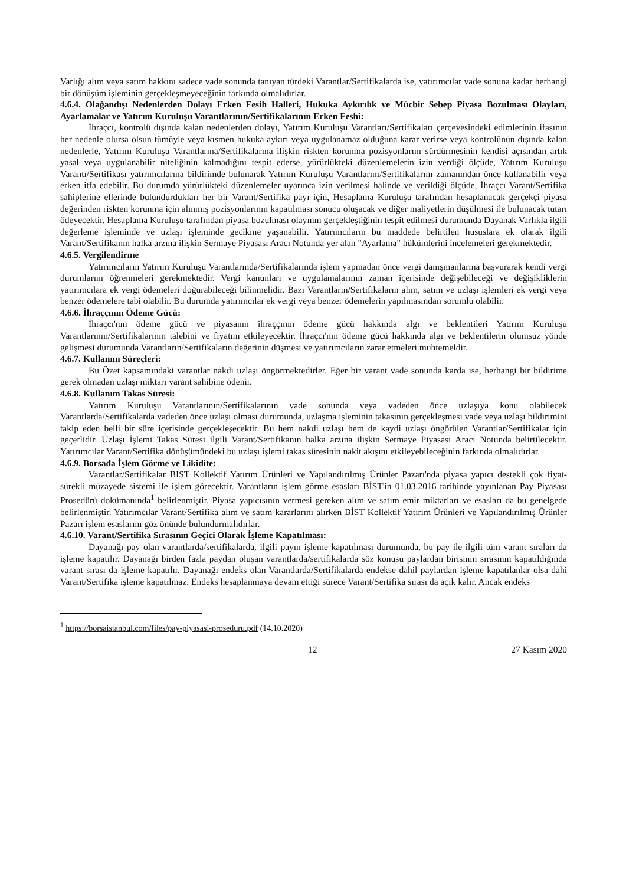Varlığı alım veya satım hakkını sadece vade sonunda tanıyan türdeki Varantlar/Sertifikalarda ise, yatırımcılar vade sonuna kadar herhangi bir dönüşüm işleminin gerçekleşmeyeceğinin farkında olmalıdırlar.
4.6.4. Olağandışı Nedenlerden Dolayı Erken Fesih Halleri, Hukuka Aykırılık ve Mücbir Sebep Piyasa Bozulması Olayları, Ayarlamalar ve Yatırım Kuruluşu Varantlarının/Sertifikalarının Erken Feshi:
İhraçcı, kontrolü dışında kalan nedenlerden dolayı, Yatırım Kuruluşu Varantları/Sertifikaları çerçevesindeki edimlerinin ifasının her nedenle olursa olsun tümüyle veya kısmen hukuka aykırı veya uygulanamaz olduğuna karar verirse veya kontrolünün dışında kalan nedenlerle, Yatırım Kuruluşu Varantlarına/Sertifikalarına ilişkin riskten korunma pozisyonlarını sürdürmesinin kendisi açısından artık yasal veya uygulanabilir niteliğinin kalmadığını tespit ederse, yürürlükteki düzenlemelerin izin verdiği ölçüde, Yatırım Kuruluşu Varantı/Sertifikası yatırımcılarına bildirimde bulunarak Yatırım Kuruluşu Varantlarını/Sertifikalarını zamanından önce kullanabilir veya erken itfa edebilir. Bu durumda yürürlükteki düzenlemeler uyarınca izin verilmesi halinde ve verildiği ölçüde, İhraçcı Varant/Sertifika sahiplerine ellerinde bulundurdukları her bir Varant/Sertifika payı için, Hesaplama Kuruluşu tarafından hesaplanacak gerçekçi piyasa değerinden riskten korunma için alınmış pozisyonlarının kapatılması sonucu oluşacak ve diğer maliyetlerin düşülmesi ile bulunacak tutarı ödeyecektir. Hesaplama Kuruluşu tarafından piyasa bozulması olayının gerçekleştiğinin tespit edilmesi durumunda Dayanak Varlıkla ilgili değerleme işleminde ve uzlaşı işleminde gecikme yaşanabilir. Yatırımcıların bu maddede belirtilen hususlara ek olarak ilgili Varant/Sertifikanın halka arzına ilişkin Sermaye Piyasası Aracı Notunda yer alan "Ayarlama" hükümlerini incelemeleri gerekmektedir.
4.6.5. Vergilendirme
Yatırımcıların Yatırım Kuruluşu Varantlarında/Sertifikalarında işlem yapmadan önce vergi danışmanlarına başvurarak kendi vergi durumlarını öğrenmeleri gerekmektedir. Vergi kanunları ve uygulamalarının zaman içerisinde değişebileceği ve değişikliklerin yatırımcılara ek vergi ödemeleri doğurabileceği bilinmelidir. Bazı Varantların/Sertifikaların alım, satım ve uzlaşı işlemleri ek vergi veya benzer ödemelere tabi olabilir. Bu durumda yatırımcılar ek vergi veya benzer ödemelerin yapılmasından sorumlu olabilir.
4.6.6. İhraççının Ödeme Gücü:
İhraçcı'nın ödeme gücü ve piyasanın ihraççının ödeme gücü hakkında algı ve beklentileri Yatırım Kuruluşu Varantlarının/Sertifikalarının talebini ve fiyatını etkileyecektir. İhraçcı'nın ödeme gücü hakkında algı ve beklentilerin olumsuz yönde gelişmesi durumunda Varantların/Sertifikaların değerinin düşmesi ve yatırımcıların zarar etmeleri muhtemeldir.
4.6.7. Kullanım Süreçleri:
Bu Özet kapsamındaki varantlar nakdi uzlaşı öngörmektedirler. Eğer bir varant vade sonunda karda ise, herhangi bir bildirime gerek olmadan uzlaşı miktarı varant sahibine ödenir.
4.6.8. Kullanım Takas Süresi:
Yatırım Kuruluşu Varantlarının/Sertifikalarının vade sonunda veya vadeden önce uzlaşıya konu olabilecek Varantlarda/Sertifikalarda vadeden önce uzlaşı olması durumunda, uzlaşma işleminin takasının gerçekleşmesi vade veya uzlaşı bildirimini takip eden belli bir süre içerisinde gerçekleşecektir. Bu hem nakdi uzlaşı hem de kaydi uzlaşı öngörülen Varantlar/Sertifikalar için geçerlidir. Uzlaşı İşlemi Takas Süresi ilgili Varant/Sertifikanın halka arzına ilişkin Sermaye Piyasası Aracı Notunda belirtilecektir. Yatırımcılar Varant/Sertifika dönüşümündeki bu uzlaşı işlemi takas süresinin nakit akışını etkileyebileceğinin farkında olmalıdırlar.
4.6.9. Borsada İşlem Görme ve Likidite:
Varantlar/Sertifikalar BIST Kollektif Yatırım Ürünleri ve Yapılandırılmış Ürünler Pazarı'nda piyasa yapıcı destekli çok fiyat-sürekli müzayede sistemi ile işlem görecektir. Varantların işlem görme esasları BİST'in 01.03.2016 tarihinde yayınlanan Pay Piyasası Prosedürü dokümanında<sup>1</sup> belirlenmiştir. Piyasa yapıcısının vermesi gereken alım ve satım emir miktarları ve esasları da bu genelgede belirlenmiştir. Yatırımcılar Varant/Sertifika alım ve satım kararlarını alırken BİST Kollektif Yatırım Ürünleri ve Yapılandırılmış Ürünler Pazarı işlem esaslarını göz önünde bulundurmalıdırlar.
4.6.10. Varant/Sertifika Sırasının Geçici Olarak İşleme Kapatılması:
Dayanağı pay olan varantlarda/sertifikalarda, ilgili payın işleme kapatılması durumunda, bu pay ile ilgili tüm varant sıraları da işleme kapatılır. Dayanağı birden fazla paydan oluşan varantlarda/sertifikalarda söz konusu paylardan birisinin sırasının kapatıldığında varant sırası da işleme kapatılır. Dayanağı endeks olan Varantlarda/Sertifikalarda endekse dahil paylardan işleme kapatılanlar olsa dahi Varant/Sertifika işleme kapatılmaz. Endeks hesaplanmaya devam ettiği sürece Varant/Sertifika sırası da açık kalır. Ancak endeks
<sup>1</sup> https://borsaistanbul.com/files/pay-piyasasi-proseduru.pdf (14.10.2020)
12 27 Kasım 2020